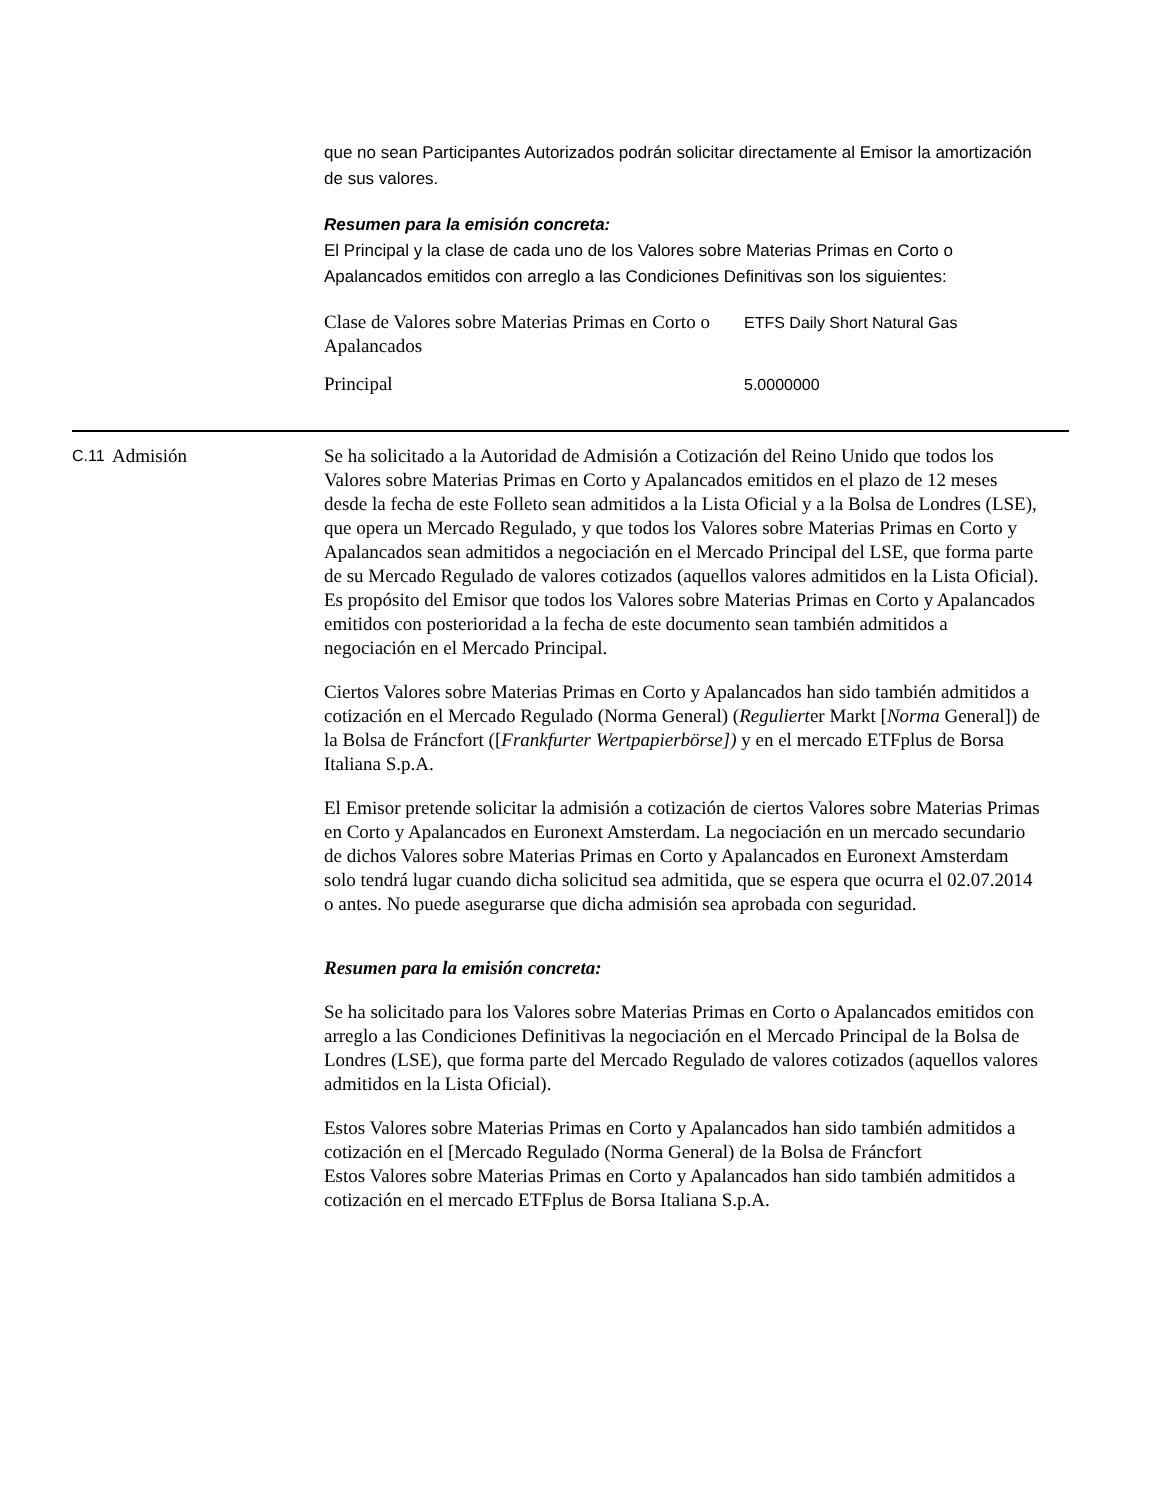que no sean Participantes Autorizados podrán solicitar directamente al Emisor la amortización de sus valores.
Resumen para la emisión concreta:
El Principal y la clase de cada uno de los Valores sobre Materias Primas en Corto o Apalancados emitidos con arreglo a las Condiciones Definitivas son los siguientes:
| Clase de Valores sobre Materias Primas en Corto o Apalancados | ETFS Daily Short Natural Gas |
| Principal | 5.0000000 |
C.11
Admisión Se ha solicitado a la Autoridad de Admisión a Cotización del Reino Unido que todos los Valores sobre Materias Primas en Corto y Apalancados emitidos en el plazo de 12 meses desde la fecha de este Folleto sean admitidos a la Lista Oficial y a la Bolsa de Londres (LSE), que opera un Mercado Regulado, y que todos los Valores sobre Materias Primas en Corto y Apalancados sean admitidos a negociación en el Mercado Principal del LSE, que forma parte de su Mercado Regulado de valores cotizados (aquellos valores admitidos en la Lista Oficial). Es propósito del Emisor que todos los Valores sobre Materias Primas en Corto y Apalancados emitidos con posterioridad a la fecha de este documento sean también admitidos a negociación en el Mercado Principal.
Ciertos Valores sobre Materias Primas en Corto y Apalancados han sido también admitidos a cotización en el Mercado Regulado (Norma General) (Regulierter Markt [Norma General]) de la Bolsa de Fráncfort ([Frankfurter Wertpapierbörse]) y en el mercado ETFplus de Borsa Italiana S.p.A.
El Emisor pretende solicitar la admisión a cotización de ciertos Valores sobre Materias Primas en Corto y Apalancados en Euronext Amsterdam. La negociación en un mercado secundario de dichos Valores sobre Materias Primas en Corto y Apalancados en Euronext Amsterdam solo tendrá lugar cuando dicha solicitud sea admitida, que se espera que ocurra el 02.07.2014 o antes. No puede asegurarse que dicha admisión sea aprobada con seguridad.
Resumen para la emisión concreta:
Se ha solicitado para los Valores sobre Materias Primas en Corto o Apalancados emitidos con arreglo a las Condiciones Definitivas la negociación en el Mercado Principal de la Bolsa de Londres (LSE), que forma parte del Mercado Regulado de valores cotizados (aquellos valores admitidos en la Lista Oficial).
Estos Valores sobre Materias Primas en Corto y Apalancados han sido también admitidos a cotización en el [Mercado Regulado (Norma General) de la Bolsa de Fráncfort
Estos Valores sobre Materias Primas en Corto y Apalancados han sido también admitidos a cotización en el mercado ETFplus de Borsa Italiana S.p.A.